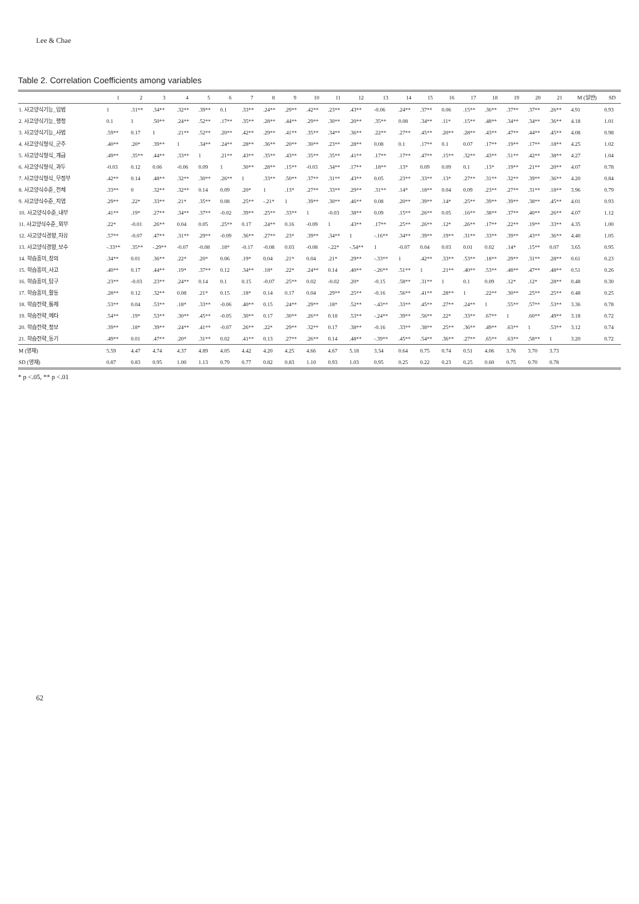Lee & Chae
Table 2. Correlation Coefficients among variables
| | 1 | 2 | 3 | 4 | 5 | 6 | 7 | 8 | 9 | 10 | 11 | 12 | 13 | 14 | 15 | 16 | 17 | 18 | 19 | 20 | 21 | M (일반) | SD |
| --- | --- | --- | --- | --- | --- | --- | --- | --- | --- | --- | --- | --- | --- | --- | --- | --- | --- | --- | --- | --- | --- | --- | --- |
| 1. 사고양식기능_입법 | 1 | .31** | .34** | .32** | .39** | 0.1 | .33** | .24** | .29** | .42** | .23** | .43** | -0.06 | .24** | .37** | 0.06 | .15** | .36** | .37** | .37** | .26** | 4.91 | 0.93 |
| 2. 사고양식기능_행정 | 0.1 | 1 | .50** | .24** | .52** | .17** | .35** | .28** | .44** | .29** | .30** | .20** | .35** | 0.08 | .34** | .11* | .15** | .48** | .34** | .34** | .36** | 4.18 | 1.01 |
| 3. 사고양식기능_사법 | .59** | 0.17 | 1 | .21** | .52** | .20** | .42** | .29** | .41** | .35** | .34** | .36** | .22** | .27** | .45** | .20** | .28** | .43** | .47** | .44** | .45** | 4.08 | 0.98 |
| 4. 사고양식형식_군주 | .40** | .20* | .39** | 1 | .34** | .24** | .28** | .36** | .20** | .30** | .23** | .28** | 0.08 | 0.1 | .17** | 0.1 | 0.07 | .17** | .19** | .17** | .18** | 4.25 | 1.02 |
| 5. 사고양식형식_계급 | .49** | .35** | .44** | .33** | 1 | .21** | .43** | .35** | .43** | .35** | .35** | .41** | .17** | .17** | .47** | .15** | .32** | .43** | .51** | .42** | .38** | 4.27 | 1.04 |
| 6. 사고양식형식_과두 | -0.03 | 0.12 | 0.06 | -0.06 | 0.09 | 1 | .30** | .28** | .15** | -0.03 | .34** | .17** | .18** | .13* | 0.09 | 0.09 | 0.1 | .13* | .19** | .21** | .20** | 4.07 | 0.78 |
| 7. 사고양식형식_무정부 | .42** | 0.14 | .48** | .32** | .30** | .26** | 1 | .33** | .50** | .37** | .31** | .43** | 0.05 | .23** | .33** | .13* | .27** | .31** | .32** | .39** | .36** | 4.20 | 0.84 |
| 8. 사고양식수준_전체 | .33** | 0 | .32** | .32** | 0.14 | 0.09 | .20* | 1 | .13* | .27** | .33** | .29** | .31** | .14* | .18** | 0.04 | 0.09 | .23** | .27** | .31** | .18** | 3.96 | 0.79 |
| 9. 사고양식수준_지엽 | .29** | .22* | .33** | .21* | .35** | 0.08 | .25** | -.21* | 1 | .39** | .30** | .46** | 0.08 | .20** | .39** | .14* | .25** | .39** | .39** | .38** | .45** | 4.01 | 0.93 |
| 10. 사고양식수준_내부 | .41** | .19* | .27** | .34** | .37** | -0.02 | .39** | .25** | .33** | 1 | -0.03 | .38** | 0.09 | .15** | .26** | 0.05 | .16** | .38** | .37** | .40** | .26** | 4.07 | 1.12 |
| 11. 사고양식수준_외부 | .22* | -0.01 | .26** | 0.04 | 0.05 | .25** | 0.17 | .24** | 0.16 | -0.09 | 1 | .43** | .17** | .25** | .26** | .12* | .26** | .17** | .22** | .19** | .33** | 4.35 | 1.00 |
| 12. 사고양식경향_자유 | .57** | -0.07 | .47** | .31** | .29** | -0.09 | .36** | .27** | .23* | .39** | .34** | 1 | -.16** | .34** | .39** | .19** | .31** | .33** | .39** | .43** | .36** | 4.40 | 1.05 |
| 13. 사고양식경향_보수 | -.33** | .35** | -.29** | -0.07 | -0.08 | .18* | -0.17 | -0.08 | 0.03 | -0.08 | -.22* | -.54** | 1 | -0.07 | 0.04 | 0.03 | 0.01 | 0.02 | .14* | .15** | 0.07 | 3.65 | 0.95 |
| 14. 학습흥미_창의 | .34** | 0.01 | .36** | .22* | .20* | 0.06 | .19* | 0.04 | .21* | 0.04 | .21* | .29** | -.33** | 1 | .42** | .33** | .53** | .18** | .29** | .31** | .28** | 0.61 | 0.23 |
| 15. 학습흥미_사고 | .40** | 0.17 | .44** | .19* | .37** | 0.12 | .34** | .18* | .22* | .24** | 0.14 | .40** | -.26** | .51** | 1 | .21** | .40** | .53** | .48** | .47** | .48** | 0.51 | 0.26 |
| 16. 학습흥미_탐구 | .23** | -0.03 | .23** | .24** | 0.14 | 0.1 | 0.15 | -0.07 | .25** | 0.02 | -0.02 | .20* | -0.15 | .58** | .31** | 1 | 0.1 | 0.09 | .12* | .12* | .28** | 0.48 | 0.30 |
| 17. 학습흥미_활동 | .28** | 0.12 | .32** | 0.08 | .21* | 0.15 | .18* | 0.14 | 0.17 | 0.04 | .29** | .25** | -0.16 | .56** | .41** | .28** | 1 | .22** | .30** | .25** | .25** | 0.48 | 0.25 |
| 18. 학습전략_통제 | .53** | 0.04 | .53** | .18* | .33** | -0.06 | .40** | 0.15 | .24** | .29** | .18* | .52** | -.43** | .33** | .45** | .27** | .24** | 1 | .55** | .57** | .53** | 3.36 | 0.78 |
| 19. 학습전략_메타 | .54** | .19* | .53** | .30** | .45** | -0.05 | .30** | 0.17 | .30** | .26** | 0.18 | .53** | -.24** | .39** | .56** | .22* | .33** | .67** | 1 | .60** | .49** | 3.18 | 0.72 |
| 20. 학습전략_정보 | .39** | .18* | .39** | .24** | .41** | -0.07 | .26** | .22* | .29** | .32** | 0.17 | .38** | -0.16 | .33** | .38** | .25** | .36** | .49** | .63** | 1 | .53** | 3.12 | 0.74 |
| 21. 학습전략_동기 | .49** | 0.01 | .47** | .20* | .31** | 0.02 | .41** | 0.13 | .27** | .26** | 0.14 | .48** | -.39** | .45** | .54** | .36** | .27** | .65** | .63** | .58** | 1 | 3.20 | 0.72 |
| M (영재) | 5.59 | 4.47 | 4.74 | 4.37 | 4.89 | 4.05 | 4.42 | 4.20 | 4.25 | 4.66 | 4.67 | 5.18 | 3.34 | 0.64 | 0.75 | 0.74 | 0.51 | 4.06 | 3.76 | 3.70 | 3.73 | | |
| SD (영재) | 0.87 | 0.83 | 0.95 | 1.00 | 1.13 | 0.79 | 0.77 | 0.82 | 0.83 | 1.10 | 0.93 | 1.03 | 0.95 | 0.25 | 0.22 | 0.23 | 0.25 | 0.60 | 0.75 | 0.70 | 0.78 | | |
* p <.05, ** p <.01
62